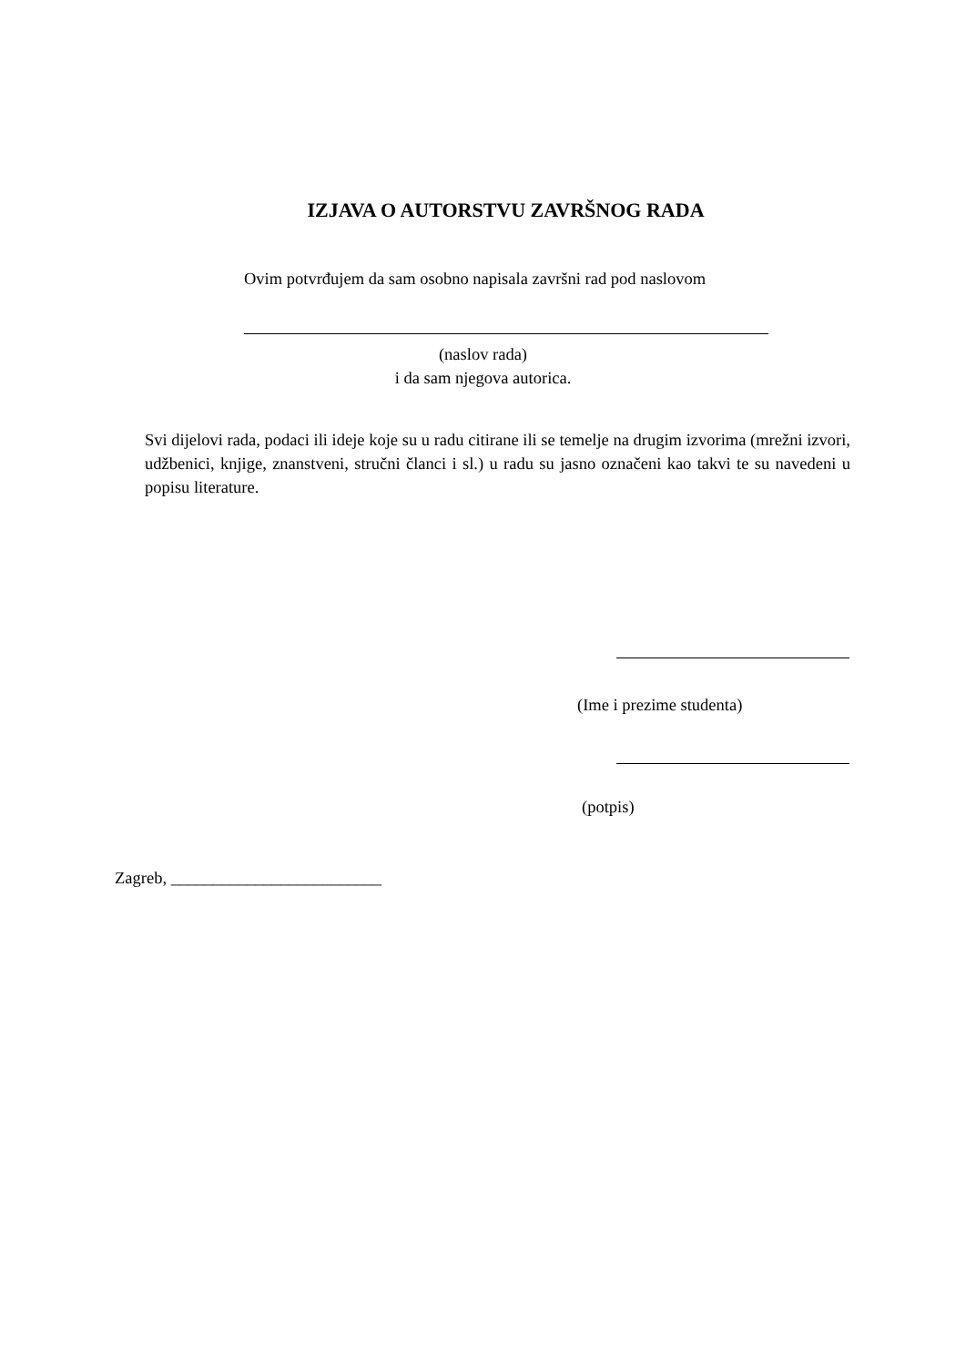IZJAVA O AUTORSTVU ZAVRŠNOG RADA
Ovim potvrđujem da sam osobno napisala završni rad pod naslovom
(naslov rada)
i da sam njegova autorica.
Svi dijelovi rada, podaci ili ideje koje su u radu citirane ili se temelje na drugim izvorima (mrežni izvori, udžbenici, knjige, znanstveni, stručni članci i sl.) u radu su jasno označeni kao takvi te su navedeni u popisu literature.
(Ime i prezime studenta)
(potpis)
Zagreb, _________________________